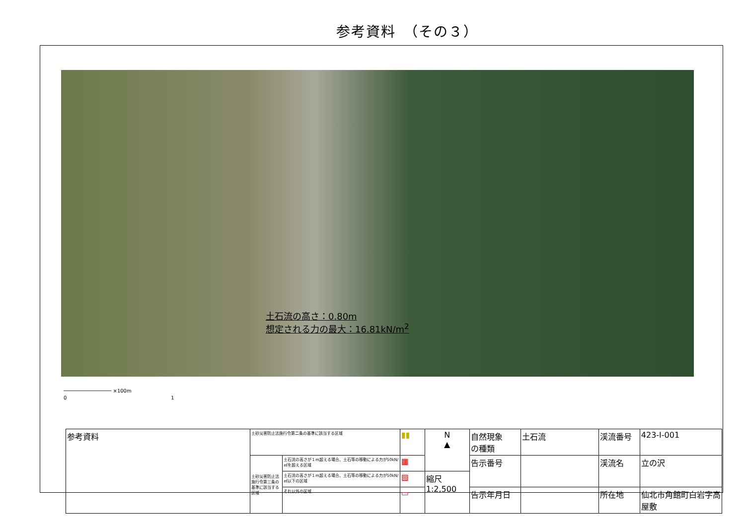参考資料　（その３）
土石流の高さ：0.80m
想定される力の最大：16.81kN/m<sup>2</sup>
──────────────── ×100m
0　　　　　　　　　　　　　　　　　　　　　1
| 参考資料 | 土砂災害防止法施行令第二条の基準に該当する区域 | | ▮▮ | N ▲ | 自然現象 の種類 | 土石流 | 渓流番号 | 423-Ⅰ-001 |
| | 土砂災害防止法施行令第三条の基準に該当する区域 | 土石流の高さが１m超える場合、土石等の移動による力が50kN/㎡を超える区域 | ▦ | | 告示番号 | | 渓流名 | 立の沢 |
| | | 土石流の高さが１m超える場合、土石等の移動による力が50kN/㎡以下の区域 | ▨ | 縮尺 1:2,500 | | | | |
| | | それ以外の区域 | ▭ | | 告示年月日 | | 所在地 | 仙北市角館町白岩字高屋敷 |